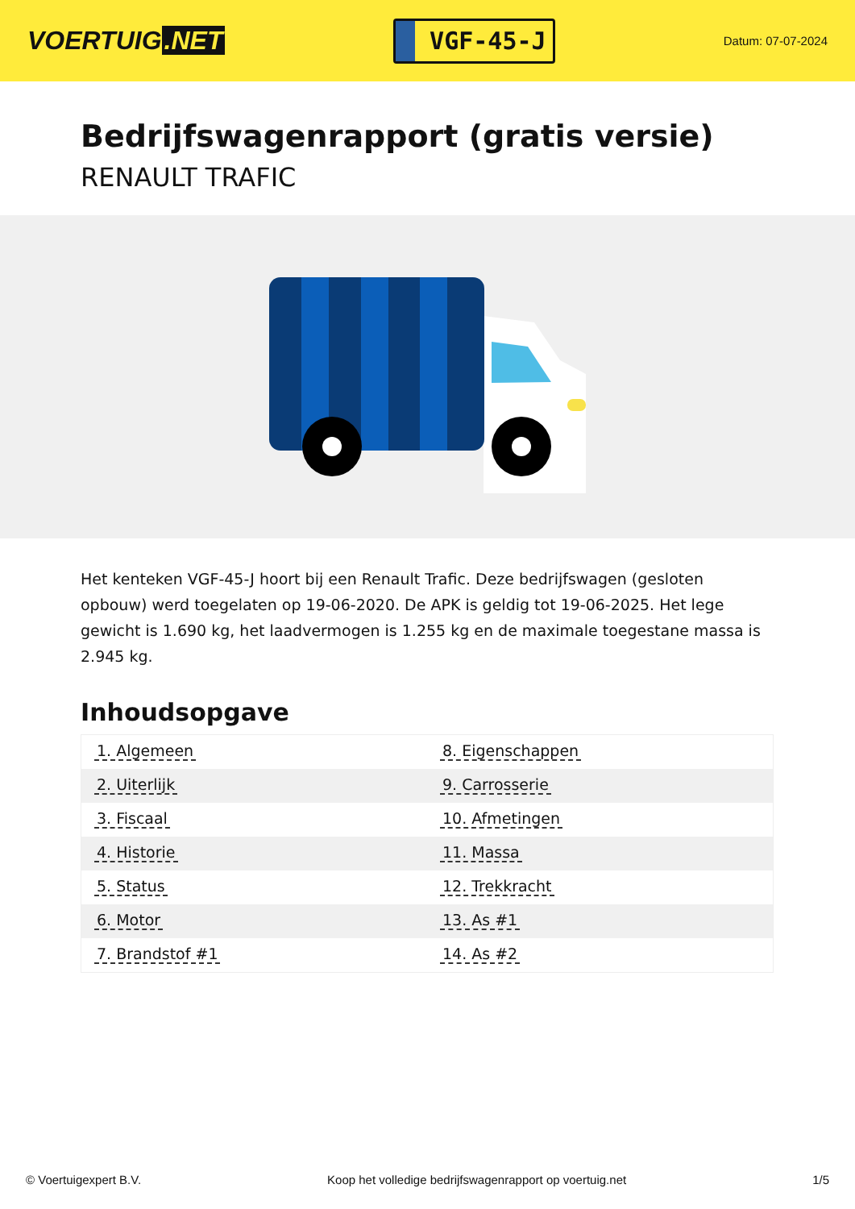VOERTUIG.NET
VGF-45-J
Datum: 07-07-2024
Bedrijfswagenrapport (gratis versie)
RENAULT TRAFIC
Het kenteken VGF-45-J hoort bij een Renault Trafic. Deze bedrijfswagen (gesloten opbouw) werd toegelaten op 19-06-2020. De APK is geldig tot 19-06-2025. Het lege gewicht is 1.690 kg, het laadvermogen is 1.255 kg en de maximale toegestane massa is 2.945 kg.
Inhoudsopgave
| 1. Algemeen | 8. Eigenschappen |
| 2. Uiterlijk | 9. Carrosserie |
| 3. Fiscaal | 10. Afmetingen |
| 4. Historie | 11. Massa |
| 5. Status | 12. Trekkracht |
| 6. Motor | 13. As #1 |
| 7. Brandstof #1 | 14. As #2 |
© Voertuigexpert B.V. Koop het volledige bedrijfswagenrapport op voertuig.net 1/5